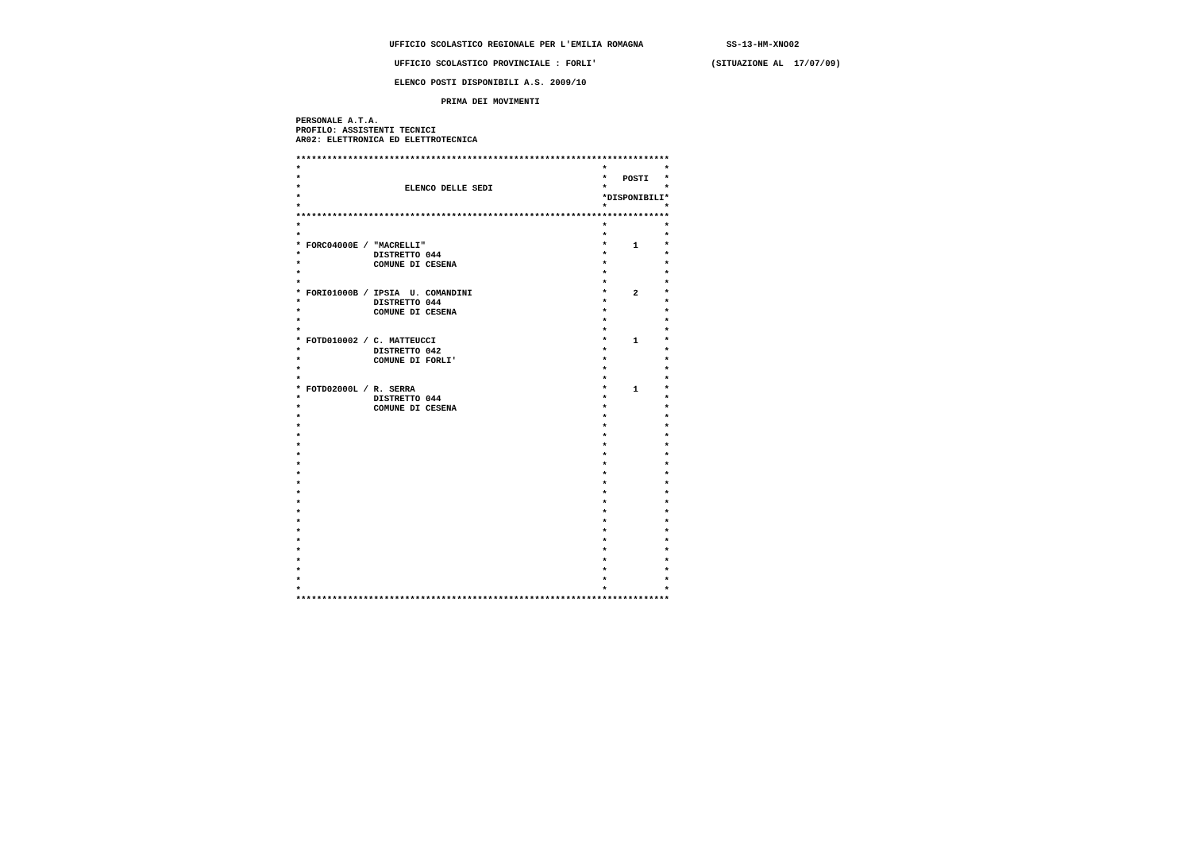UFFICIO SCOLASTICO REGIONALE PER L'EMILIA ROMAGNA                SS-13-HM-XNO02

                    UFFICIO SCOLASTICO PROVINCIALE : FORLI'                      (SITUAZIONE AL  17/07/09)

                    ELENCO POSTI DISPONIBILI A.S. 2009/10

                             PRIMA DEI MOVIMENTI

 PERSONALE A.T.A.
 PROFILO: ASSISTENTI TECNICI
 AR02: ELETTRONICA ED ELETTROTECNICA

 ************************************************************************
 *                                                          *           *
 *                                                          *   POSTI   *
 *                    ELENCO DELLE SEDI                     *           *
 *                                                          *DISPONIBILI*
 *                                                          *           *
 ************************************************************************
 *                                                          *           *
 *                                                          *           *
 * FORC04000E / "MACRELLI"                                  *     1     *
 *              DISTRETTO 044                               *           *
 *              COMUNE DI CESENA                            *           *
 *                                                          *           *
 *                                                          *           *
 * FORI01000B / IPSIA  U. COMANDINI                         *     2     *
 *              DISTRETTO 044                               *           *
 *              COMUNE DI CESENA                            *           *
 *                                                          *           *
 *                                                          *           *
 * FOTD010002 / C. MATTEUCCI                                *     1     *
 *              DISTRETTO 042                               *           *
 *              COMUNE DI FORLI'                            *           *
 *                                                          *           *
 *                                                          *           *
 * FOTD02000L / R. SERRA                                    *     1     *
 *              DISTRETTO 044                               *           *
 *              COMUNE DI CESENA                            *           *
 *                                                          *           *
 *                                                          *           *
 *                                                          *           *
 *                                                          *           *
 *                                                          *           *
 *                                                          *           *
 *                                                          *           *
 *                                                          *           *
 *                                                          *           *
 *                                                          *           *
 *                                                          *           *
 *                                                          *           *
 *                                                          *           *
 *                                                          *           *
 *                                                          *           *
 *                                                          *           *
 *                                                          *           *
 *                                                          *           *
 *                                                          *           *
 ************************************************************************